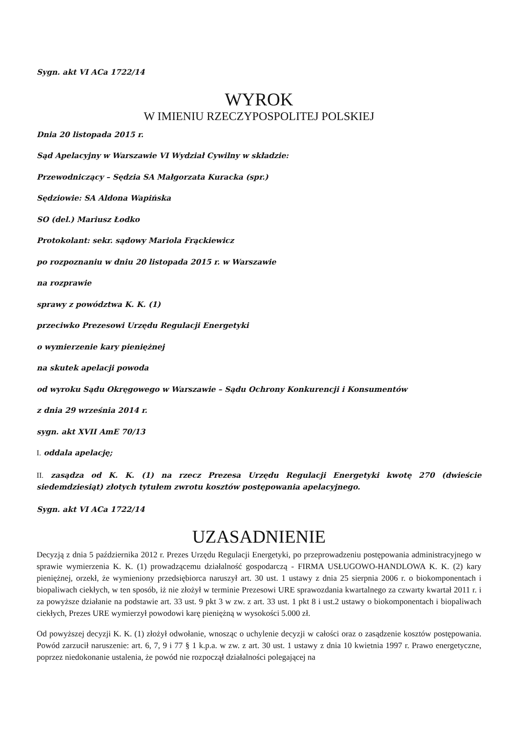Sygn. akt VI ACa 1722/14
WYROK
W IMIENIU RZECZYPOSPOLITEJ POLSKIEJ
Dnia 20 listopada 2015 r.
Sąd Apelacyjny w Warszawie VI Wydział Cywilny w składzie:
Przewodniczący – Sędzia SA Małgorzata Kuracka (spr.)
Sędziowie: SA Aldona Wapińska
SO (del.) Mariusz Łodko
Protokolant: sekr. sądowy Mariola Frąckiewicz
po rozpoznaniu w dniu 20 listopada 2015 r. w Warszawie
na rozprawie
sprawy z powództwa K. K. (1)
przeciwko Prezesowi Urzędu Regulacji Energetyki
o wymierzenie kary pieniężnej
na skutek apelacji powoda
od wyroku Sądu Okręgowego w Warszawie – Sądu Ochrony Konkurencji i Konsumentów
z dnia 29 września 2014 r.
sygn. akt XVII AmE 70/13
I. oddala apelację;
II. zasądza od K. K. (1) na rzecz Prezesa Urzędu Regulacji Energetyki kwotę 270 (dwieście siedemdziesiąt) złotych tytułem zwrotu kosztów postępowania apelacyjnego.
Sygn. akt VI ACa 1722/14
UZASADNIENIE
Decyzją z dnia 5 października 2012 r. Prezes Urzędu Regulacji Energetyki, po przeprowadzeniu postępowania administracyjnego w sprawie wymierzenia K. K. (1) prowadzącemu działalność gospodarczą - FIRMA USŁUGOWO-HANDLOWA K. K. (2) kary pieniężnej, orzekł, że wymieniony przedsiębiorca naruszył art. 30 ust. 1 ustawy z dnia 25 sierpnia 2006 r. o biokomponentach i biopaliwach ciekłych, w ten sposób, iż nie złożył w terminie Prezesowi URE sprawozdania kwartalnego za czwarty kwartał 2011 r. i za powyższe działanie na podstawie art. 33 ust. 9 pkt 3 w zw. z art. 33 ust. 1 pkt 8 i ust.2 ustawy o biokomponentach i biopaliwach ciekłych, Prezes URE wymierzył powodowi karę pieniężną w wysokości 5.000 zł.
Od powyższej decyzji K. K. (1) złożył odwołanie, wnosząc o uchylenie decyzji w całości oraz o zasądzenie kosztów postępowania. Powód zarzucił naruszenie: art. 6, 7, 9 i 77 § 1 k.p.a. w zw. z art. 30 ust. 1 ustawy z dnia 10 kwietnia 1997 r. Prawo energetyczne, poprzez niedokonanie ustalenia, że powód nie rozpoczął działalności polegającej na